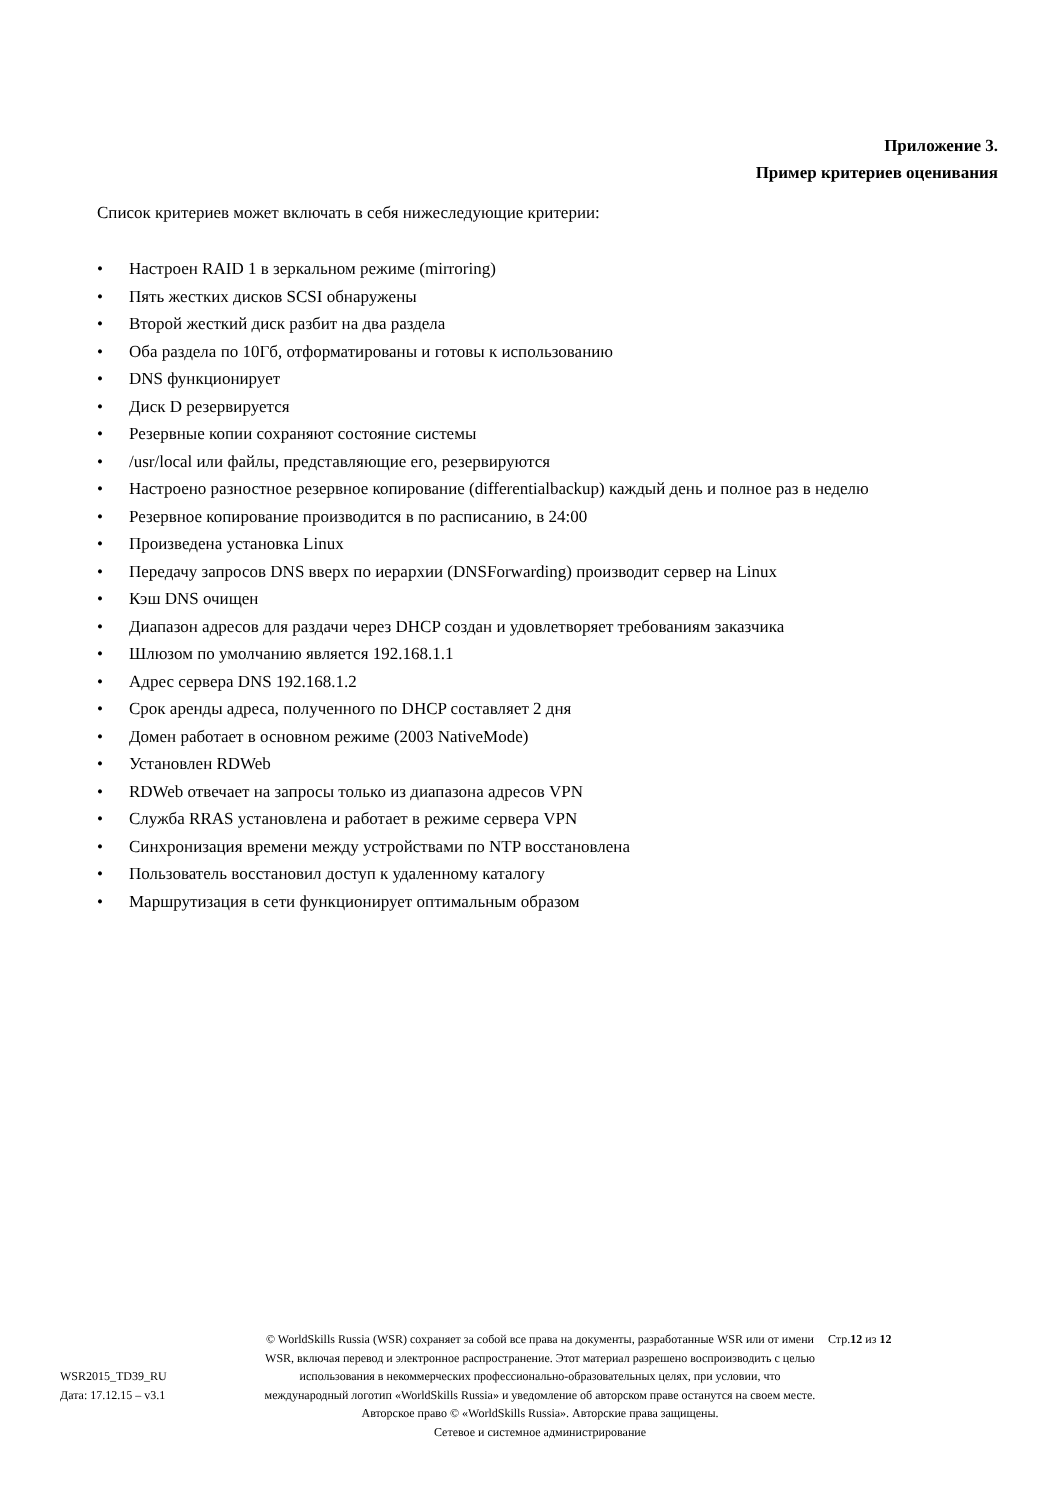Приложение 3.
Пример критериев оценивания
Список критериев может включать в себя нижеследующие критерии:
• Настроен RAID 1 в зеркальном режиме (mirroring)
• Пять жестких дисков SCSI обнаружены
• Второй жесткий диск разбит на два раздела
• Оба раздела по 10Гб, отформатированы и готовы к использованию
• DNS функционирует
• Диск D резервируется
• Резервные копии сохраняют состояние системы
• /usr/local или файлы, представляющие его, резервируются
• Настроено разностное резервное копирование (differentialbackup) каждый день и полное раз в неделю
• Резервное копирование производится в по расписанию, в 24:00
• Произведена установка Linux
• Передачу запросов DNS вверх по иерархии (DNSForwarding) производит сервер на Linux
• Кэш DNS очищен
• Диапазон адресов для раздачи через DHCP создан и удовлетворяет требованиям заказчика
• Шлюзом по умолчанию является 192.168.1.1
• Адрес сервера DNS 192.168.1.2
• Срок аренды адреса, полученного по DHCP составляет 2 дня
• Домен работает в основном режиме (2003 NativeMode)
• Установлен RDWeb
• RDWeb отвечает на запросы только из диапазона адресов VPN
• Служба RRAS установлена и работает в режиме сервера VPN
• Синхронизация времени между устройствами по NTP восстановлена
• Пользователь восстановил доступ к удаленному каталогу
• Маршрутизация в сети функционирует оптимальным образом
WSR2015_TD39_RU
Дата: 17.12.15 – v3.1
© WorldSkills Russia (WSR) сохраняет за собой все права на документы, разработанные WSR или от имени WSR, включая перевод и электронное распространение. Этот материал разрешено воспроизводить с целью использования в некоммерческих профессионально-образовательных целях, при условии, что международный логотип «WorldSkills Russia» и уведомление об авторском праве останутся на своем месте.
Авторское право © «WorldSkills Russia». Авторские права защищены.
Сетевое и системное администрирование
Стр.12 из 12